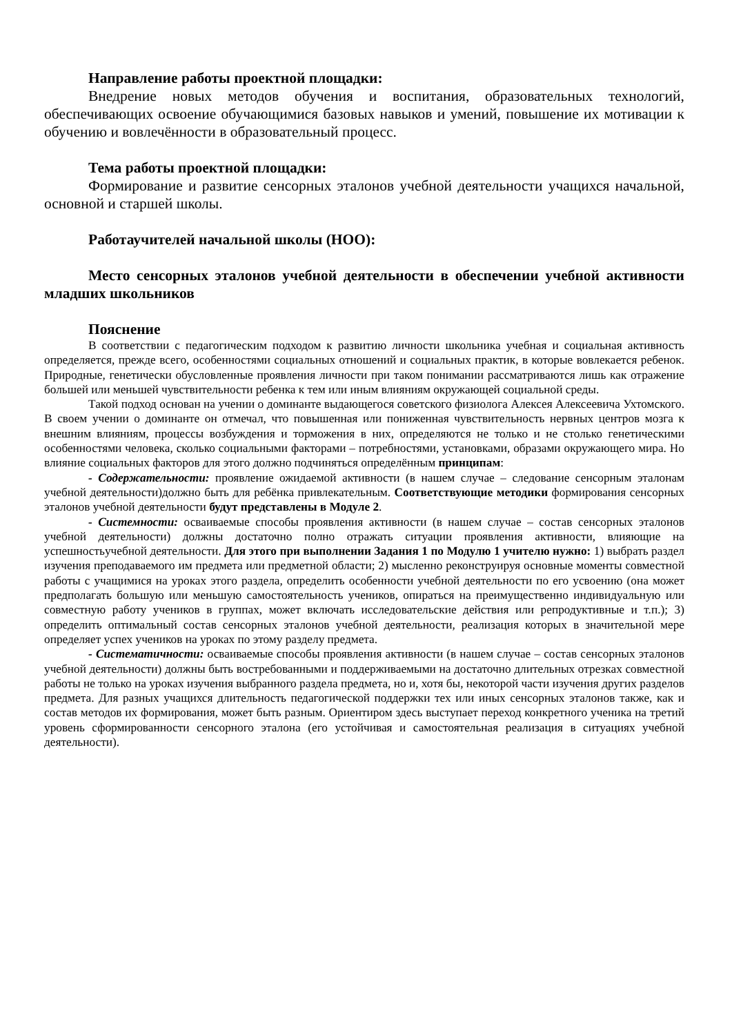Направление работы проектной площадки:
Внедрение новых методов обучения и воспитания, образовательных технологий, обеспечивающих освоение обучающимися базовых навыков и умений, повышение их мотивации к обучению и вовлечённости в образовательный процесс.
Тема работы проектной площадки:
Формирование и развитие сенсорных эталонов учебной деятельности учащихся начальной, основной и старшей школы.
Работаучителей начальной школы (НОО):
Место сенсорных эталонов учебной деятельности в обеспечении учебной активности младших школьников
Пояснение
В соответствии с педагогическим подходом к развитию личности школьника учебная и социальная активность определяется, прежде всего, особенностями социальных отношений и социальных практик, в которые вовлекается ребенок. Природные, генетически обусловленные проявления личности при таком понимании рассматриваются лишь как отражение большей или меньшей чувствительности ребенка к тем или иным влияниям окружающей социальной среды.
Такой подход основан на учении о доминанте выдающегося советского физиолога Алексея Алексеевича Ухтомского. В своем учении о доминанте он отмечал, что повышенная или пониженная чувствительность нервных центров мозга к внешним влияниям, процессы возбуждения и торможения в них, определяются не только и не столько генетическими особенностями человека, сколько социальными факторами – потребностями, установками, образами окружающего мира. Но влияние социальных факторов для этого должно подчиняться определённым принципам:
- Содержательности: проявление ожидаемой активности (в нашем случае – следование сенсорным эталонам учебной деятельности)должно быть для ребёнка привлекательным. Соответствующие методики формирования сенсорных эталонов учебной деятельности будут представлены в Модуле 2.
- Системности: осваиваемые способы проявления активности (в нашем случае – состав сенсорных эталонов учебной деятельности) должны достаточно полно отражать ситуации проявления активности, влияющие на успешностьучебной деятельности. Для этого при выполнении Задания 1 по Модулю 1 учителю нужно: 1) выбрать раздел изучения преподаваемого им предмета или предметной области; 2) мысленно реконструируя основные моменты совместной работы с учащимися на уроках этого раздела, определить особенности учебной деятельности по его усвоению (она может предполагать большую или меньшую самостоятельность учеников, опираться на преимущественно индивидуальную или совместную работу учеников в группах, может включать исследовательские действия или репродуктивные и т.п.); 3) определить оптимальный состав сенсорных эталонов учебной деятельности, реализация которых в значительной мере определяет успех учеников на уроках по этому разделу предмета.
- Систематичности: осваиваемые способы проявления активности (в нашем случае – состав сенсорных эталонов учебной деятельности) должны быть востребованными и поддерживаемыми на достаточно длительных отрезках совместной работы не только на уроках изучения выбранного раздела предмета, но и, хотя бы, некоторой части изучения других разделов предмета. Для разных учащихся длительность педагогической поддержки тех или иных сенсорных эталонов также, как и состав методов их формирования, может быть разным. Ориентиром здесь выступает переход конкретного ученика на третий уровень сформированности сенсорного эталона (его устойчивая и самостоятельная реализация в ситуациях учебной деятельности).